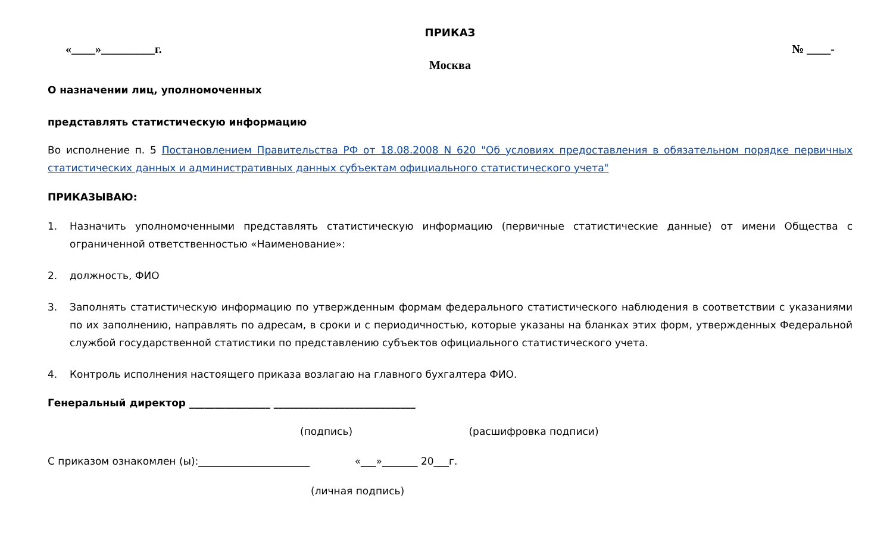ПРИКАЗ
«____»_________г. № ____-
Москва
О назначении лиц, уполномоченных
представлять статистическую информацию
Во исполнение п. 5 Постановлением Правительства РФ от 18.08.2008 N 620 "Об условиях предоставления в обязательном порядке первичных статистических данных и административных данных субъектам официального статистического учета"
ПРИКАЗЫВАЮ:
1. Назначить уполномоченными представлять статистическую информацию (первичные статистические данные) от имени Общества с ограниченной ответственностью «Наименование»:
2. должность, ФИО
3. Заполнять статистическую информацию по утвержденным формам федерального статистического наблюдения в соответствии с указаниями по их заполнению, направлять по адресам, в сроки и с периодичностью, которые указаны на бланках этих форм, утвержденных Федеральной службой государственной статистики по представлению субъектов официального статистического учета.
4. Контроль исполнения настоящего приказа возлагаю на главного бухгалтера ФИО.
Генеральный директор ________________ ____________________________
(подпись) (расшифровка подписи)
С приказом ознакомлен (ы):______________________ «___»_______ 20___г.
(личная подпись)